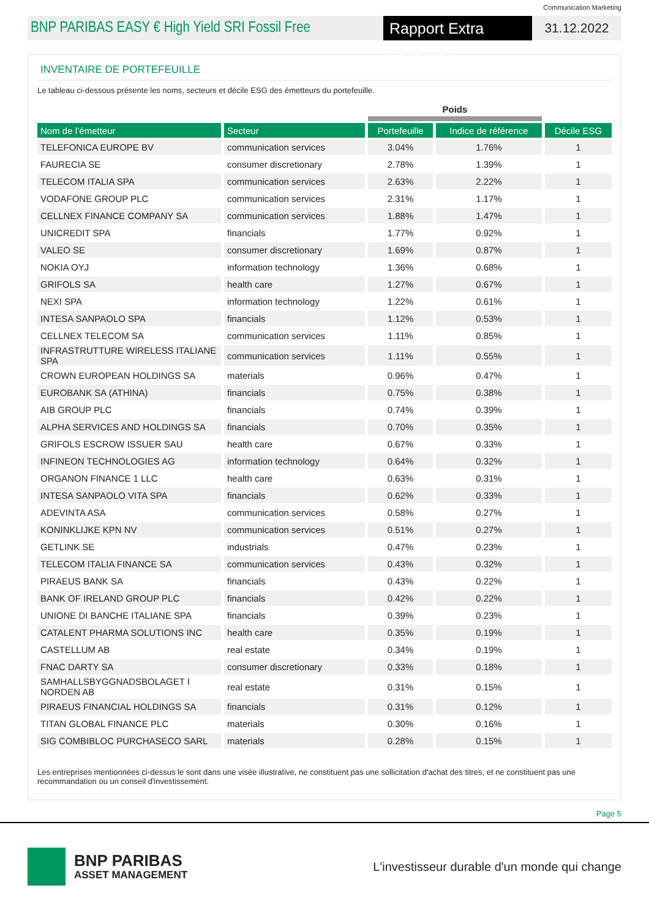Communication Marketing
BNP PARIBAS EASY € High Yield SRI Fossil Free
Rapport Extra Financier
31.12.2022
INVENTAIRE DE PORTEFEUILLE
Le tableau ci-dessous présente les noms, secteurs et décile ESG des émetteurs du portefeuille.
| | | Poids | | |
| --- | --- | --- | --- | --- |
| Nom de l’émetteur | Secteur | Portefeuille | Indice de référence | Décile ESG |
| TELEFONICA EUROPE BV | communication services | 3.04% | 1.76% | 1 |
| FAURECIA SE | consumer discretionary | 2.78% | 1.39% | 1 |
| TELECOM ITALIA SPA | communication services | 2.63% | 2.22% | 1 |
| VODAFONE GROUP PLC | communication services | 2.31% | 1.17% | 1 |
| CELLNEX FINANCE COMPANY SA | communication services | 1.88% | 1.47% | 1 |
| UNICREDIT SPA | financials | 1.77% | 0.92% | 1 |
| VALEO SE | consumer discretionary | 1.69% | 0.87% | 1 |
| NOKIA OYJ | information technology | 1.36% | 0.68% | 1 |
| GRIFOLS SA | health care | 1.27% | 0.67% | 1 |
| NEXI SPA | information technology | 1.22% | 0.61% | 1 |
| INTESA SANPAOLO SPA | financials | 1.12% | 0.53% | 1 |
| CELLNEX TELECOM SA | communication services | 1.11% | 0.85% | 1 |
| INFRASTRUTTURE WIRELESS ITALIANE SPA | communication services | 1.11% | 0.55% | 1 |
| CROWN EUROPEAN HOLDINGS SA | materials | 0.96% | 0.47% | 1 |
| EUROBANK SA (ATHINA) | financials | 0.75% | 0.38% | 1 |
| AIB GROUP PLC | financials | 0.74% | 0.39% | 1 |
| ALPHA SERVICES AND HOLDINGS SA | financials | 0.70% | 0.35% | 1 |
| GRIFOLS ESCROW ISSUER SAU | health care | 0.67% | 0.33% | 1 |
| INFINEON TECHNOLOGIES AG | information technology | 0.64% | 0.32% | 1 |
| ORGANON FINANCE 1 LLC | health care | 0.63% | 0.31% | 1 |
| INTESA SANPAOLO VITA SPA | financials | 0.62% | 0.33% | 1 |
| ADEVINTA ASA | communication services | 0.58% | 0.27% | 1 |
| KONINKLIJKE KPN NV | communication services | 0.51% | 0.27% | 1 |
| GETLINK SE | industrials | 0.47% | 0.23% | 1 |
| TELECOM ITALIA FINANCE SA | communication services | 0.43% | 0.32% | 1 |
| PIRAEUS BANK SA | financials | 0.43% | 0.22% | 1 |
| BANK OF IRELAND GROUP PLC | financials | 0.42% | 0.22% | 1 |
| UNIONE DI BANCHE ITALIANE SPA | financials | 0.39% | 0.23% | 1 |
| CATALENT PHARMA SOLUTIONS INC | health care | 0.35% | 0.19% | 1 |
| CASTELLUM AB | real estate | 0.34% | 0.19% | 1 |
| FNAC DARTY SA | consumer discretionary | 0.33% | 0.18% | 1 |
| SAMHALLSBYGGNADSBOLAGET I NORDEN AB | real estate | 0.31% | 0.15% | 1 |
| PIRAEUS FINANCIAL HOLDINGS SA | financials | 0.31% | 0.12% | 1 |
| TITAN GLOBAL FINANCE PLC | materials | 0.30% | 0.16% | 1 |
| SIG COMBIBLOC PURCHASECO SARL | materials | 0.28% | 0.15% | 1 |
Les entreprises mentionnées ci-dessus le sont dans une visée illustrative, ne constituent pas une sollicitation d'achat des titres, et ne constituent pas une recommandation ou un conseil d'investissement.
Page 5
BNP PARIBAS
ASSET MANAGEMENT
L'investisseur durable d'un monde qui change